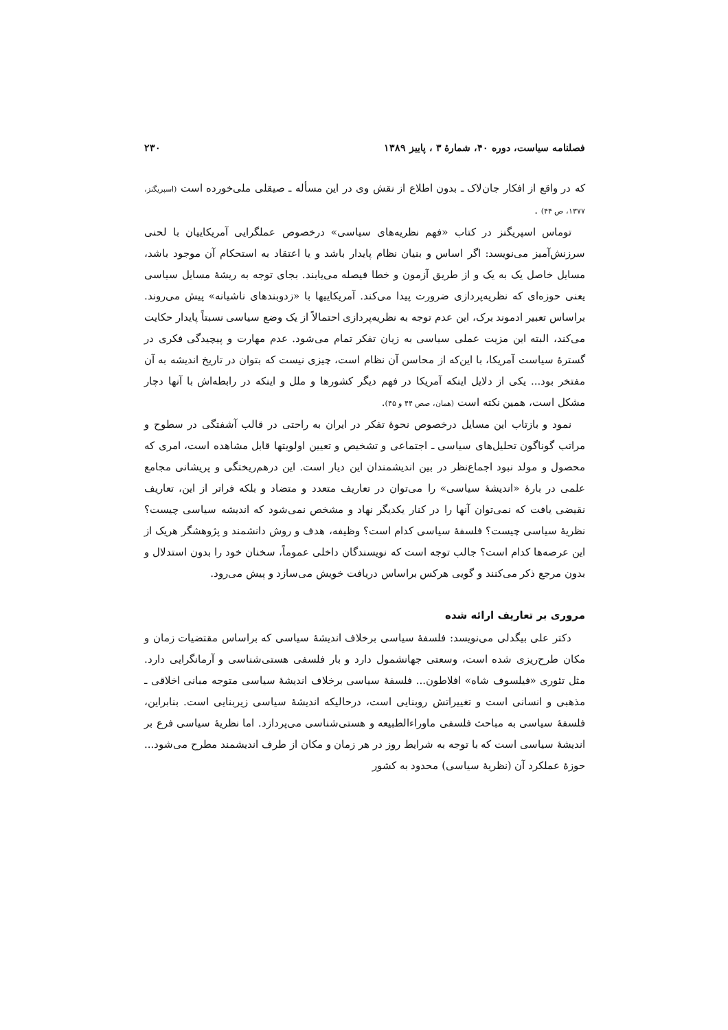فصلنامه سیاست، دوره ۴۰، شمارهٔ ۳ ، پاییز ۱۳۸۹ ۲۳۰
که در واقع از افکار جان‌لاک ـ بدون اطلاع از نقش وی در این مسأله ـ صیقلی ملی‌خورده است (اسپریگنز، ۱۳۷۷، ص ۴۴) .
توماس اسپریگنز در کتاب «فهم نظریه‌های سیاسی» درخصوص عملگرایی آمریکاییان با لحنی سرزنش‌آمیز می‌نویسد: اگر اساس و بنیان نظام پایدار باشد و یا اعتقاد به استحکام آن موجود باشد، مسایل خاصل یک به یک و از طریق آزمون و خطا فیصله می‌یابند. بجای توجه به ریشهٔ مسایل سیاسی یعنی حوزه‌ای که نظریه‌پردازی ضرورت پیدا می‌کند. آمریکاییها با «زدوبندهای ناشیانه» پیش می‌روند. براساس تعبیر ادموند برک، این عدم توجه به نظریه‌پردازی احتمالاً از یک وضع سیاسی نسبتاً پایدار حکایت می‌کند، البته این مزیت عملی سیاسی به زیان تفکر تمام می‌شود. عدم مهارت و پیچیدگی فکری در گسترهٔ سیاست آمریکا، با این‌که از محاسن آن نظام است، چیزی نیست که بتوان در تاریخ اندیشه به آن مفتخر بود... یکی از دلایل اینکه آمریکا در فهم دیگر کشورها و ملل و اینکه در رابطه‌اش با آنها دچار مشکل است، همین نکته است (همان، صص ۴۴ و ۴۵).
نمود و بازتاب این مسایل درخصوص نحوهٔ تفکر در ایران به راحتی در قالب آشفتگی در سطوح و مراتب گوناگون تحلیل‌های سیاسی ـ اجتماعی و تشخیص و تعیین اولویتها قابل مشاهده است، امری که محصول و مولد نبود اجماع‌نظر در بین اندیشمندان این دیار است. این درهم‌ریختگی و پریشانی مجامع علمی در بارهٔ «اندیشهٔ سیاسی» را می‌توان در تعاریف متعدد و متضاد و بلکه فراتر از این، تعاریف نقیضی یافت که نمی‌توان آنها را در کنار یکدیگر نهاد و مشخص نمی‌شود که اندیشه سیاسی چیست؟ نظریهٔ سیاسی چیست؟ فلسفهٔ سیاسی کدام است؟ وظیفه، هدف و روش دانشمند و پژوهشگر هریک از این عرصه‌ها کدام است؟ جالب توجه است که نویسندگان داخلی عموماً، سخنان خود را بدون استدلال و بدون مرجع ذکر می‌کنند و گویی هرکس براساس دریافت خویش می‌سازد و پیش می‌رود.
مروری بر تعاریف ارائه شده
دکتر علی بیگدلی می‌نویسد: فلسفهٔ سیاسی برخلاف اندیشهٔ سیاسی که براساس مقتضیات زمان و مکان طرح‌ریزی شده است، وسعتی جهانشمول دارد و بار فلسفی هستی‌شناسی و آرمانگرایی دارد. مثل تئوری «فیلسوف شاه» افلاطون... فلسفهٔ سیاسی برخلاف اندیشهٔ سیاسی متوجه مبانی اخلاقی ـ مذهبی و انسانی است و تغییراتش روبنایی است، درحالیکه اندیشهٔ سیاسی زیربنایی است. بنابراین، فلسفهٔ سیاسی به مباحث فلسفی ماوراءالطبیعه و هستی‌شناسی می‌پردازد. اما نظریهٔ سیاسی فرع بر اندیشهٔ سیاسی است که با توجه به شرایط روز در هر زمان و مکان از طرف اندیشمند مطرح می‌شود... حوزهٔ عملکرد آن (نظریهٔ سیاسی) محدود به کشور